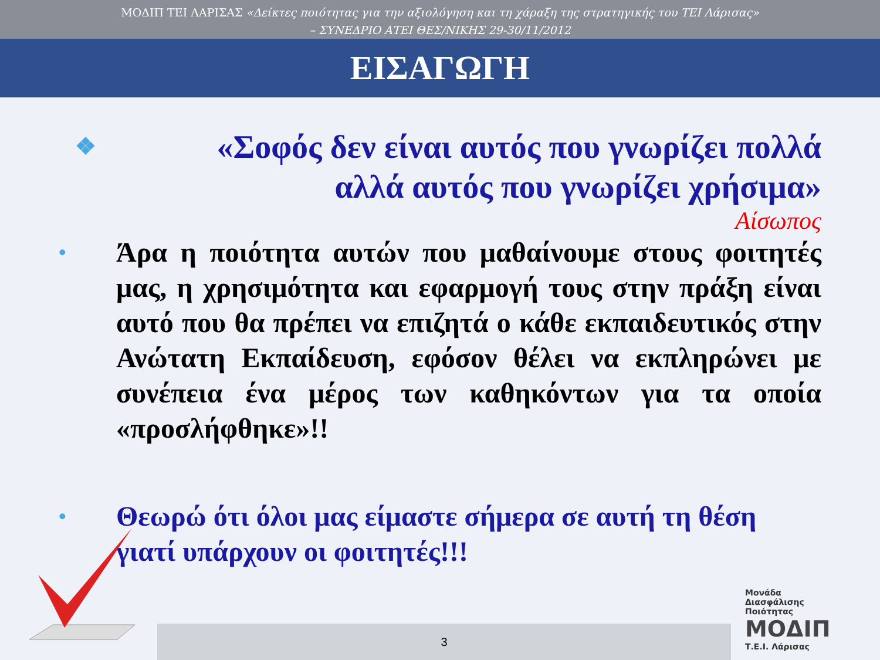ΜΟΔΙΠ ΤΕΙ ΛΑΡΙΣΑΣ «Δείκτες ποιότητας για την αξιολόγηση και τη χάραξη της στρατηγικής του ΤΕΙ Λάρισας»
– ΣΥΝΕΔΡΙΟ ΑΤΕΙ ΘΕΣ/ΝΙΚΗΣ 29-30/11/2012
ΕΙΣΑΓΩΓΗ
❖ «Σοφός δεν είναι αυτός που γνωρίζει πολλά αλλά αυτός που γνωρίζει χρήσιμα»
Αίσωπος
• Άρα η ποιότητα αυτών που μαθαίνουμε στους φοιτητές μας, η χρησιμότητα και εφαρμογή τους στην πράξη είναι αυτό που θα πρέπει να επιζητά ο κάθε εκπαιδευτικός στην Ανώτατη Εκπαίδευση, εφόσον θέλει να εκπληρώνει με συνέπεια ένα μέρος των καθηκόντων για τα οποία «προσλήφθηκε»!!
• Θεωρώ ότι όλοι μας είμαστε σήμερα σε αυτή τη θέση γιατί υπάρχουν οι φοιτητές!!!
3
Μονάδα
Διασφάλισης
Ποιότητας
ΜΟΔΙΠ
Τ.Ε.Ι. Λάρισας